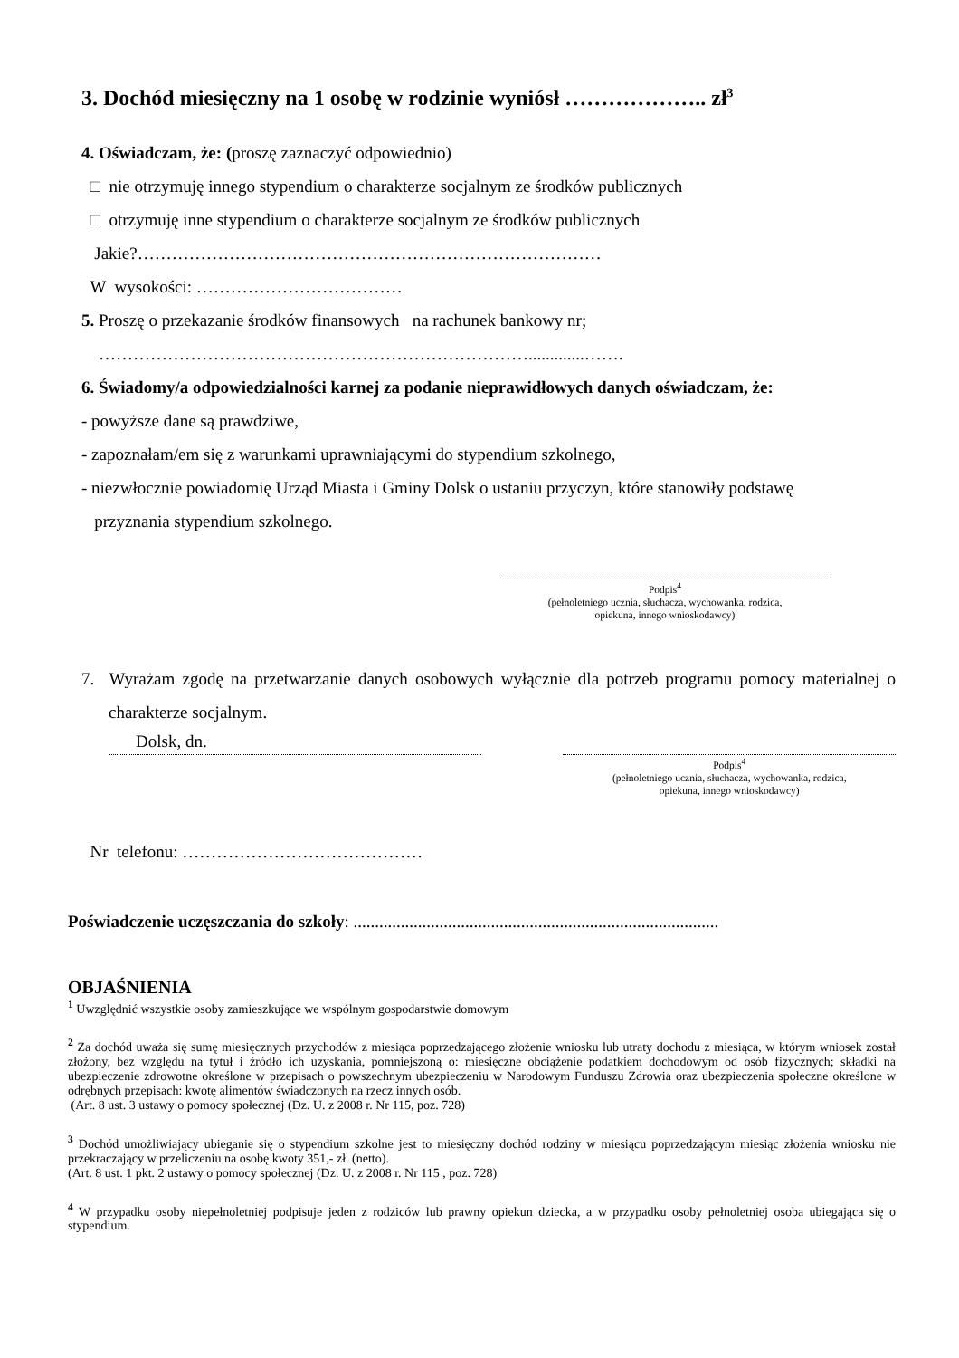3. Dochód miesięczny na 1 osobę w rodzinie wyniósł ……………….. zł<sup>3</sup>
4. Oświadczam, że: (proszę zaznaczyć odpowiednio)
□ nie otrzymuję innego stypendium o charakterze socjalnym ze środków publicznych
□ otrzymuję inne stypendium o charakterze socjalnym ze środków publicznych
Jakie?………………………………………………………………………
W wysokości: ………………………………
5. Proszę o przekazanie środków finansowych na rachunek bankowy nr;
………………………………………………………………….............…….
6. Świadomy/a odpowiedzialności karnej za podanie nieprawidłowych danych oświadczam, że:
- powyższe dane są prawdziwe,
- zapoznałam/em się z warunkami uprawniającymi do stypendium szkolnego,
- niezwłocznie powiadomię Urząd Miasta i Gminy Dolsk o ustaniu przyczyn, które stanowiły podstawę
przyznania stypendium szkolnego.
Podpis<sup>4</sup>
(pełnoletniego ucznia, słuchacza, wychowanka, rodzica,
opiekuna, innego wnioskodawcy)
7. Wyrażam zgodę na przetwarzanie danych osobowych wyłącznie dla potrzeb programu pomocy materialnej o charakterze socjalnym.
Dolsk, dn.
Podpis<sup>4</sup>
(pełnoletniego ucznia, słuchacza, wychowanka, rodzica,
opiekuna, innego wnioskodawcy)
Nr telefonu: ……………………………………
Poświadczenie uczęszczania do szkoły: .....................................................................................
OBJAŚNIENIA
<sup>1</sup> Uwzględnić wszystkie osoby zamieszkujące we wspólnym gospodarstwie domowym
<sup>2</sup> Za dochód uważa się sumę miesięcznych przychodów z miesiąca poprzedzającego złożenie wniosku lub utraty dochodu z miesiąca, w którym wniosek został złożony, bez względu na tytuł i źródło ich uzyskania, pomniejszoną o: miesięczne obciążenie podatkiem dochodowym od osób fizycznych; składki na ubezpieczenie zdrowotne określone w przepisach o powszechnym ubezpieczeniu w Narodowym Funduszu Zdrowia oraz ubezpieczenia społeczne określone w odrębnych przepisach: kwotę alimentów świadczonych na rzecz innych osób.
(Art. 8 ust. 3 ustawy o pomocy społecznej (Dz. U. z 2008 r. Nr 115, poz. 728)
<sup>3</sup> Dochód umożliwiający ubieganie się o stypendium szkolne jest to miesięczny dochód rodziny w miesiącu poprzedzającym miesiąc złożenia wniosku nie przekraczający w przeliczeniu na osobę kwoty 351,- zł. (netto).
(Art. 8 ust. 1 pkt. 2 ustawy o pomocy społecznej (Dz. U. z 2008 r. Nr 115 , poz. 728)
<sup>4</sup> W przypadku osoby niepełnoletniej podpisuje jeden z rodziców lub prawny opiekun dziecka, a w przypadku osoby pełnoletniej osoba ubiegająca się o stypendium.